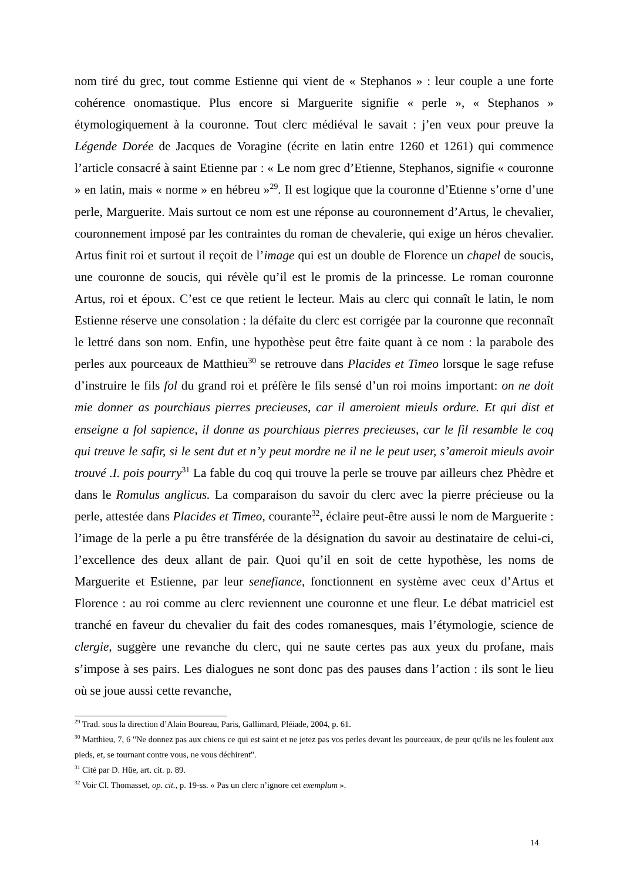nom tiré du grec, tout comme Estienne qui vient de « Stephanos » : leur couple a une forte cohérence onomastique. Plus encore si Marguerite signifie « perle », « Stephanos » étymologiquement à la couronne. Tout clerc médiéval le savait : j’en veux pour preuve la Légende Dorée de Jacques de Voragine (écrite en latin entre 1260 et 1261) qui commence l’article consacré à saint Etienne par : « Le nom grec d’Etienne, Stephanos, signifie « couronne » en latin, mais « norme » en hébreu »<sup>29</sup>. Il est logique que la couronne d’Etienne s’orne d’une perle, Marguerite. Mais surtout ce nom est une réponse au couronnement d’Artus, le chevalier, couronnement imposé par les contraintes du roman de chevalerie, qui exige un héros chevalier. Artus finit roi et surtout il reçoit de l’image qui est un double de Florence un chapel de soucis, une couronne de soucis, qui révèle qu’il est le promis de la princesse. Le roman couronne Artus, roi et époux. C’est ce que retient le lecteur. Mais au clerc qui connaît le latin, le nom Estienne réserve une consolation : la défaite du clerc est corrigée par la couronne que reconnaît le lettré dans son nom. Enfin, une hypothèse peut être faite quant à ce nom : la parabole des perles aux pourceaux de Matthieu<sup>30</sup> se retrouve dans Placides et Timeo lorsque le sage refuse d’instruire le fils fol du grand roi et préfère le fils sensé d’un roi moins important: on ne doit mie donner as pourchiaus pierres precieuses, car il ameroient mieuls ordure. Et qui dist et enseigne a fol sapience, il donne as pourchiaus pierres precieuses, car le fil resamble le coq qui treuve le safir, si le sent dut et n’y peut mordre ne il ne le peut user, s’ameroit mieuls avoir trouvé .I. pois pourry<sup>31</sup> La fable du coq qui trouve la perle se trouve par ailleurs chez Phèdre et dans le Romulus anglicus. La comparaison du savoir du clerc avec la pierre précieuse ou la perle, attestée dans Placides et Timeo, courante<sup>32</sup>, éclaire peut-être aussi le nom de Marguerite : l’image de la perle a pu être transférée de la désignation du savoir au destinataire de celui-ci, l’excellence des deux allant de pair. Quoi qu’il en soit de cette hypothèse, les noms de Marguerite et Estienne, par leur senefiance, fonctionnent en système avec ceux d’Artus et Florence : au roi comme au clerc reviennent une couronne et une fleur. Le débat matriciel est tranché en faveur du chevalier du fait des codes romanesques, mais l’étymologie, science de clergie, suggère une revanche du clerc, qui ne saute certes pas aux yeux du profane, mais s’impose à ses pairs. Les dialogues ne sont donc pas des pauses dans l’action : ils sont le lieu où se joue aussi cette revanche,
<sup>29</sup> Trad. sous la direction d’Alain Boureau, Paris, Gallimard, Pléiade, 2004, p. 61.
<sup>30</sup> Matthieu, 7, 6 "Ne donnez pas aux chiens ce qui est saint et ne jetez pas vos perles devant les pourceaux, de peur qu'ils ne les foulent aux pieds, et, se tournant contre vous, ne vous déchirent".
<sup>31</sup> Cité par D. Hüe, art. cit. p. 89.
<sup>32</sup> Voir Cl. Thomasset, op. cit., p. 19-ss. « Pas un clerc n’ignore cet exemplum ».
14